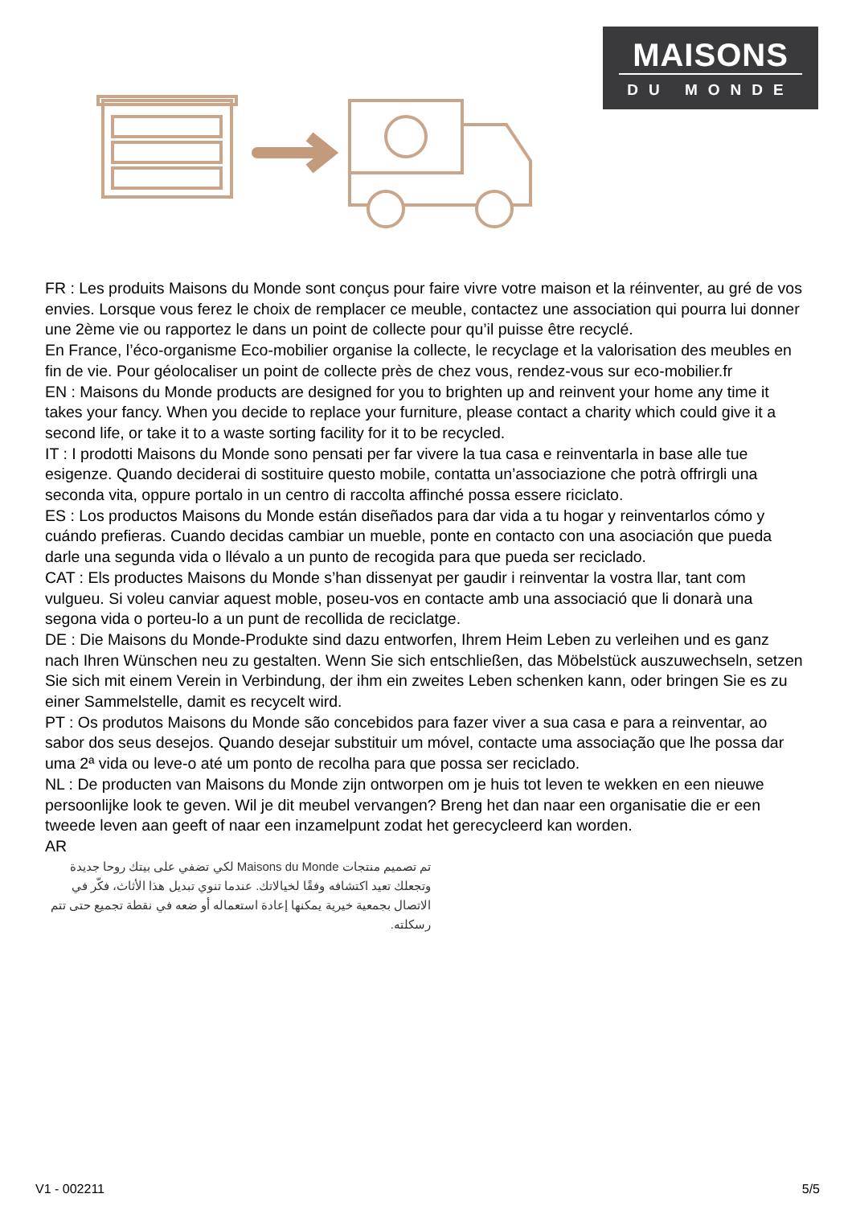MAISONS
DU MONDE
FR : Les produits Maisons du Monde sont conçus pour faire vivre votre maison et la réinventer, au gré de vos envies. Lorsque vous ferez le choix de remplacer ce meuble, contactez une association qui pourra lui donner une 2ème vie ou rapportez le dans un point de collecte pour qu’il puisse être recyclé.
En France, l’éco-organisme Eco-mobilier organise la collecte, le recyclage et la valorisation des meubles en fin de vie. Pour géolocaliser un point de collecte près de chez vous, rendez-vous sur eco-mobilier.fr
EN : Maisons du Monde products are designed for you to brighten up and reinvent your home any time it takes your fancy. When you decide to replace your furniture, please contact a charity which could give it a second life, or take it to a waste sorting facility for it to be recycled.
IT : I prodotti Maisons du Monde sono pensati per far vivere la tua casa e reinventarla in base alle tue esigenze. Quando deciderai di sostituire questo mobile, contatta un’associazione che potrà offrirgli una seconda vita, oppure portalo in un centro di raccolta affinché possa essere riciclato.
ES : Los productos Maisons du Monde están diseñados para dar vida a tu hogar y reinventarlos cómo y cuándo prefieras. Cuando decidas cambiar un mueble, ponte en contacto con una asociación que pueda darle una segunda vida o llévalo a un punto de recogida para que pueda ser reciclado.
CAT : Els productes Maisons du Monde s’han dissenyat per gaudir i reinventar la vostra llar, tant com vulgueu. Si voleu canviar aquest moble, poseu-vos en contacte amb una associació que li donarà una segona vida o porteu-lo a un punt de recollida de reciclatge.
DE : Die Maisons du Monde-Produkte sind dazu entworfen, Ihrem Heim Leben zu verleihen und es ganz nach Ihren Wünschen neu zu gestalten. Wenn Sie sich entschließen, das Möbelstück auszuwechseln, setzen Sie sich mit einem Verein in Verbindung, der ihm ein zweites Leben schenken kann, oder bringen Sie es zu einer Sammelstelle, damit es recycelt wird.
PT : Os produtos Maisons du Monde são concebidos para fazer viver a sua casa e para a reinventar, ao sabor dos seus desejos. Quando desejar substituir um móvel, contacte uma associação que lhe possa dar uma 2ª vida ou leve-o até um ponto de recolha para que possa ser reciclado.
NL : De producten van Maisons du Monde zijn ontworpen om je huis tot leven te wekken en een nieuwe persoonlijke look te geven. Wil je dit meubel vervangen? Breng het dan naar een organisatie die er een tweede leven aan geeft of naar een inzamelpunt zodat het gerecycleerd kan worden.
AR
تم تصميم منتجات Maisons du Monde لكي تضفي على بيتك روحا جديدة وتجعلك تعيد اكتشافه وفقًا لخيالاتك. عندما تنوي تبديل هذا الأثاث، فكّر في الاتصال بجمعية خيرية يمكنها إعادة استعماله أو ضعه في نقطة تجميع حتى تتم رسكلته.
V1 - 002211 5/5